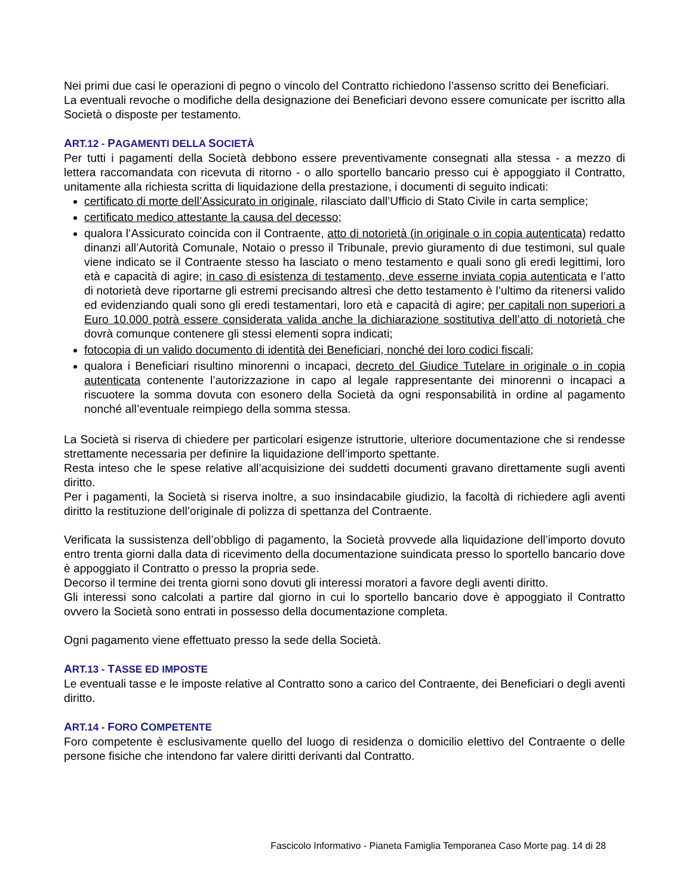Nei primi due casi le operazioni di pegno o vincolo del Contratto richiedono l’assenso scritto dei Beneficiari.
La eventuali revoche o modifiche della designazione dei Beneficiari devono essere comunicate per iscritto alla Società o disposte per testamento.
ART.12 - PAGAMENTI DELLA SOCIETÀ
Per tutti i pagamenti della Società debbono essere preventivamente consegnati alla stessa - a mezzo di lettera raccomandata con ricevuta di ritorno - o allo sportello bancario presso cui è appoggiato il Contratto, unitamente alla richiesta scritta di liquidazione della prestazione, i documenti di seguito indicati:
certificato di morte dell’Assicurato in originale, rilasciato dall’Ufficio di Stato Civile in carta semplice;
certificato medico attestante la causa del decesso;
qualora l’Assicurato coincida con il Contraente, atto di notorietà (in originale o in copia autenticata) redatto dinanzi all’Autorità Comunale, Notaio o presso il Tribunale, previo giuramento di due testimoni, sul quale viene indicato se il Contraente stesso ha lasciato o meno testamento e quali sono gli eredi legittimi, loro età e capacità di agire; in caso di esistenza di testamento, deve esserne inviata copia autenticata e l’atto di notorietà deve riportarne gli estremi precisando altresì che detto testamento è l’ultimo da ritenersi valido ed evidenziando quali sono gli eredi testamentari, loro età e capacità di agire; per capitali non superiori a Euro 10.000 potrà essere considerata valida anche la dichiarazione sostitutiva dell’atto di notorietà che dovrà comunque contenere gli stessi elementi sopra indicati;
fotocopia di un valido documento di identità dei Beneficiari, nonché dei loro codici fiscali;
qualora i Beneficiari risultino minorenni o incapaci, decreto del Giudice Tutelare in originale o in copia autenticata contenente l’autorizzazione in capo al legale rappresentante dei minorenni o incapaci a riscuotere la somma dovuta con esonero della Società da ogni responsabilità in ordine al pagamento nonché all’eventuale reimpiego della somma stessa.
La Società si riserva di chiedere per particolari esigenze istruttorie, ulteriore documentazione che si rendesse strettamente necessaria per definire la liquidazione dell’importo spettante.
Resta inteso che le spese relative all’acquisizione dei suddetti documenti gravano direttamente sugli aventi diritto.
Per i pagamenti, la Società si riserva inoltre, a suo insindacabile giudizio, la facoltà di richiedere agli aventi diritto la restituzione dell’originale di polizza di spettanza del Contraente.
Verificata la sussistenza dell’obbligo di pagamento, la Società provvede alla liquidazione dell’importo dovuto entro trenta giorni dalla data di ricevimento della documentazione suindicata presso lo sportello bancario dove è appoggiato il Contratto o presso la propria sede.
Decorso il termine dei trenta giorni sono dovuti gli interessi moratori a favore degli aventi diritto.
Gli interessi sono calcolati a partire dal giorno in cui lo sportello bancario dove è appoggiato il Contratto ovvero la Società sono entrati in possesso della documentazione completa.
Ogni pagamento viene effettuato presso la sede della Società.
ART.13 - TASSE ED IMPOSTE
Le eventuali tasse e le imposte relative al Contratto sono a carico del Contraente, dei Beneficiari o degli aventi diritto.
ART.14 - FORO COMPETENTE
Foro competente è esclusivamente quello del luogo di residenza o domicilio elettivo del Contraente o delle persone fisiche che intendono far valere diritti derivanti dal Contratto.
Fascicolo Informativo - Pianeta Famiglia Temporanea Caso Morte pag. 14 di 28